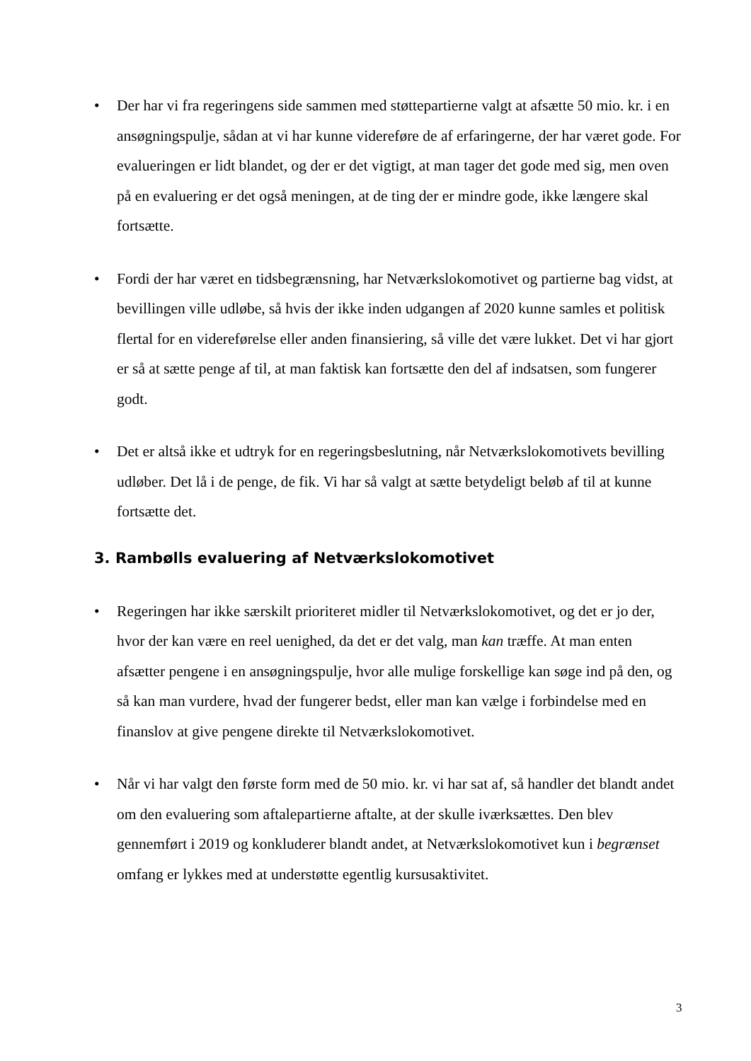• Der har vi fra regeringens side sammen med støttepartierne valgt at afsætte 50 mio. kr. i en ansøgningspulje, sådan at vi har kunne videreføre de af erfaringerne, der har været gode. For evalueringen er lidt blandet, og der er det vigtigt, at man tager det gode med sig, men oven på en evaluering er det også meningen, at de ting der er mindre gode, ikke længere skal fortsætte.
• Fordi der har været en tidsbegrænsning, har Netværkslokomotivet og partierne bag vidst, at bevillingen ville udløbe, så hvis der ikke inden udgangen af 2020 kunne samles et politisk flertal for en videreførelse eller anden finansiering, så ville det være lukket. Det vi har gjort er så at sætte penge af til, at man faktisk kan fortsætte den del af indsatsen, som fungerer godt.
• Det er altså ikke et udtryk for en regeringsbeslutning, når Netværkslokomotivets bevilling udløber. Det lå i de penge, de fik. Vi har så valgt at sætte betydeligt beløb af til at kunne fortsætte det.
3. Rambølls evaluering af Netværkslokomotivet
• Regeringen har ikke særskilt prioriteret midler til Netværkslokomotivet, og det er jo der, hvor der kan være en reel uenighed, da det er det valg, man kan træffe. At man enten afsætter pengene i en ansøgningspulje, hvor alle mulige forskellige kan søge ind på den, og så kan man vurdere, hvad der fungerer bedst, eller man kan vælge i forbindelse med en finanslov at give pengene direkte til Netværkslokomotivet.
• Når vi har valgt den første form med de 50 mio. kr. vi har sat af, så handler det blandt andet om den evaluering som aftalepartierne aftalte, at der skulle iværksættes. Den blev gennemført i 2019 og konkluderer blandt andet, at Netværkslokomotivet kun i begrænset omfang er lykkes med at understøtte egentlig kursusaktivitet.
3